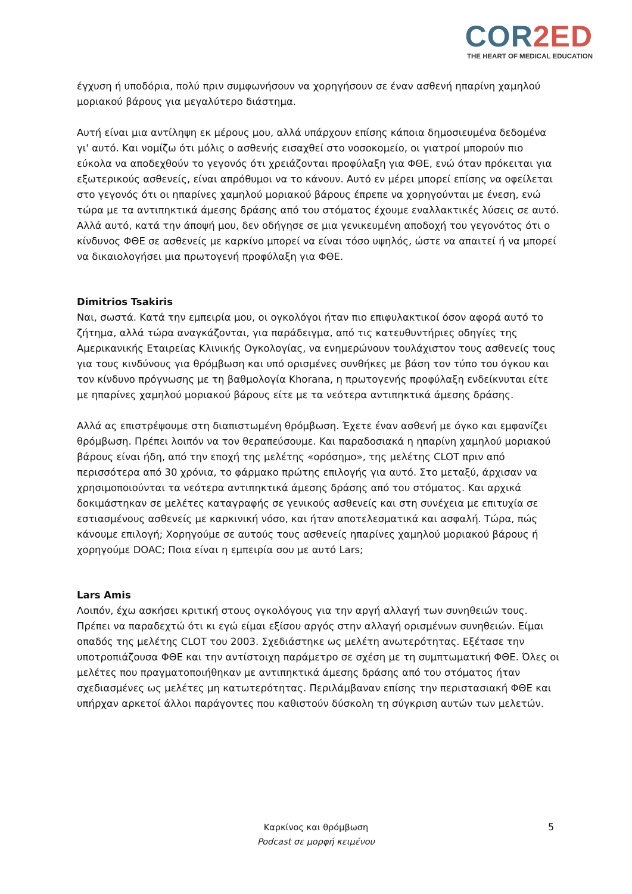COR2ED
THE HEART OF MEDICAL EDUCATION
έγχυση ή υποδόρια, πολύ πριν συμφωνήσουν να χορηγήσουν σε έναν ασθενή ηπαρίνη χαμηλού μοριακού βάρους για μεγαλύτερο διάστημα.
Αυτή είναι μια αντίληψη εκ μέρους μου, αλλά υπάρχουν επίσης κάποια δημοσιευμένα δεδομένα γι' αυτό. Και νομίζω ότι μόλις ο ασθενής εισαχθεί στο νοσοκομείο, οι γιατροί μπορούν πιο εύκολα να αποδεχθούν το γεγονός ότι χρειάζονται προφύλαξη για ΦΘΕ, ενώ όταν πρόκειται για εξωτερικούς ασθενείς, είναι απρόθυμοι να το κάνουν. Αυτό εν μέρει μπορεί επίσης να οφείλεται στο γεγονός ότι οι ηπαρίνες χαμηλού μοριακού βάρους έπρεπε να χορηγούνται με ένεση, ενώ τώρα με τα αντιπηκτικά άμεσης δράσης από του στόματος έχουμε εναλλακτικές λύσεις σε αυτό. Αλλά αυτό, κατά την άποψή μου, δεν οδήγησε σε μια γενικευμένη αποδοχή του γεγονότος ότι ο κίνδυνος ΦΘΕ σε ασθενείς με καρκίνο μπορεί να είναι τόσο υψηλός, ώστε να απαιτεί ή να μπορεί να δικαιολογήσει μια πρωτογενή προφύλαξη για ΦΘΕ.
Dimitrios Tsakiris
Ναι, σωστά. Κατά την εμπειρία μου, οι ογκολόγοι ήταν πιο επιφυλακτικοί όσον αφορά αυτό το ζήτημα, αλλά τώρα αναγκάζονται, για παράδειγμα, από τις κατευθυντήριες οδηγίες της Αμερικανικής Εταιρείας Κλινικής Ογκολογίας, να ενημερώνουν τουλάχιστον τους ασθενείς τους για τους κινδύνους για θρόμβωση και υπό ορισμένες συνθήκες με βάση τον τύπο του όγκου και τον κίνδυνο πρόγνωσης με τη βαθμολογία Khorana, η πρωτογενής προφύλαξη ενδείκνυται είτε με ηπαρίνες χαμηλού μοριακού βάρους είτε με τα νεότερα αντιπηκτικά άμεσης δράσης.
Αλλά ας επιστρέψουμε στη διαπιστωμένη θρόμβωση. Έχετε έναν ασθενή με όγκο και εμφανίζει θρόμβωση. Πρέπει λοιπόν να τον θεραπεύσουμε. Και παραδοσιακά η ηπαρίνη χαμηλού μοριακού βάρους είναι ήδη, από την εποχή της μελέτης «ορόσημο», της μελέτης CLOT πριν από περισσότερα από 30 χρόνια, το φάρμακο πρώτης επιλογής για αυτό. Στο μεταξύ, άρχισαν να χρησιμοποιούνται τα νεότερα αντιπηκτικά άμεσης δράσης από του στόματος. Και αρχικά δοκιμάστηκαν σε μελέτες καταγραφής σε γενικούς ασθενείς και στη συνέχεια με επιτυχία σε εστιασμένους ασθενείς με καρκινική νόσο, και ήταν αποτελεσματικά και ασφαλή. Τώρα, πώς κάνουμε επιλογή; Χορηγούμε σε αυτούς τους ασθενείς ηπαρίνες χαμηλού μοριακού βάρους ή χορηγούμε DOAC; Ποια είναι η εμπειρία σου με αυτό Lars;
Lars Amis
Λοιπόν, έχω ασκήσει κριτική στους ογκολόγους για την αργή αλλαγή των συνηθειών τους. Πρέπει να παραδεχτώ ότι κι εγώ είμαι εξίσου αργός στην αλλαγή ορισμένων συνηθειών. Είμαι οπαδός της μελέτης CLOT του 2003. Σχεδιάστηκε ως μελέτη ανωτερότητας. Εξέτασε την υποτροπιάζουσα ΦΘΕ και την αντίστοιχη παράμετρο σε σχέση με τη συμπτωματική ΦΘΕ. Όλες οι μελέτες που πραγματοποιήθηκαν με αντιπηκτικά άμεσης δράσης από του στόματος ήταν σχεδιασμένες ως μελέτες μη κατωτερότητας. Περιλάμβαναν επίσης την περιστασιακή ΦΘΕ και υπήρχαν αρκετοί άλλοι παράγοντες που καθιστούν δύσκολη τη σύγκριση αυτών των μελετών.
Καρκίνος και θρόμβωση
Podcast σε μορφή κειμένου
5